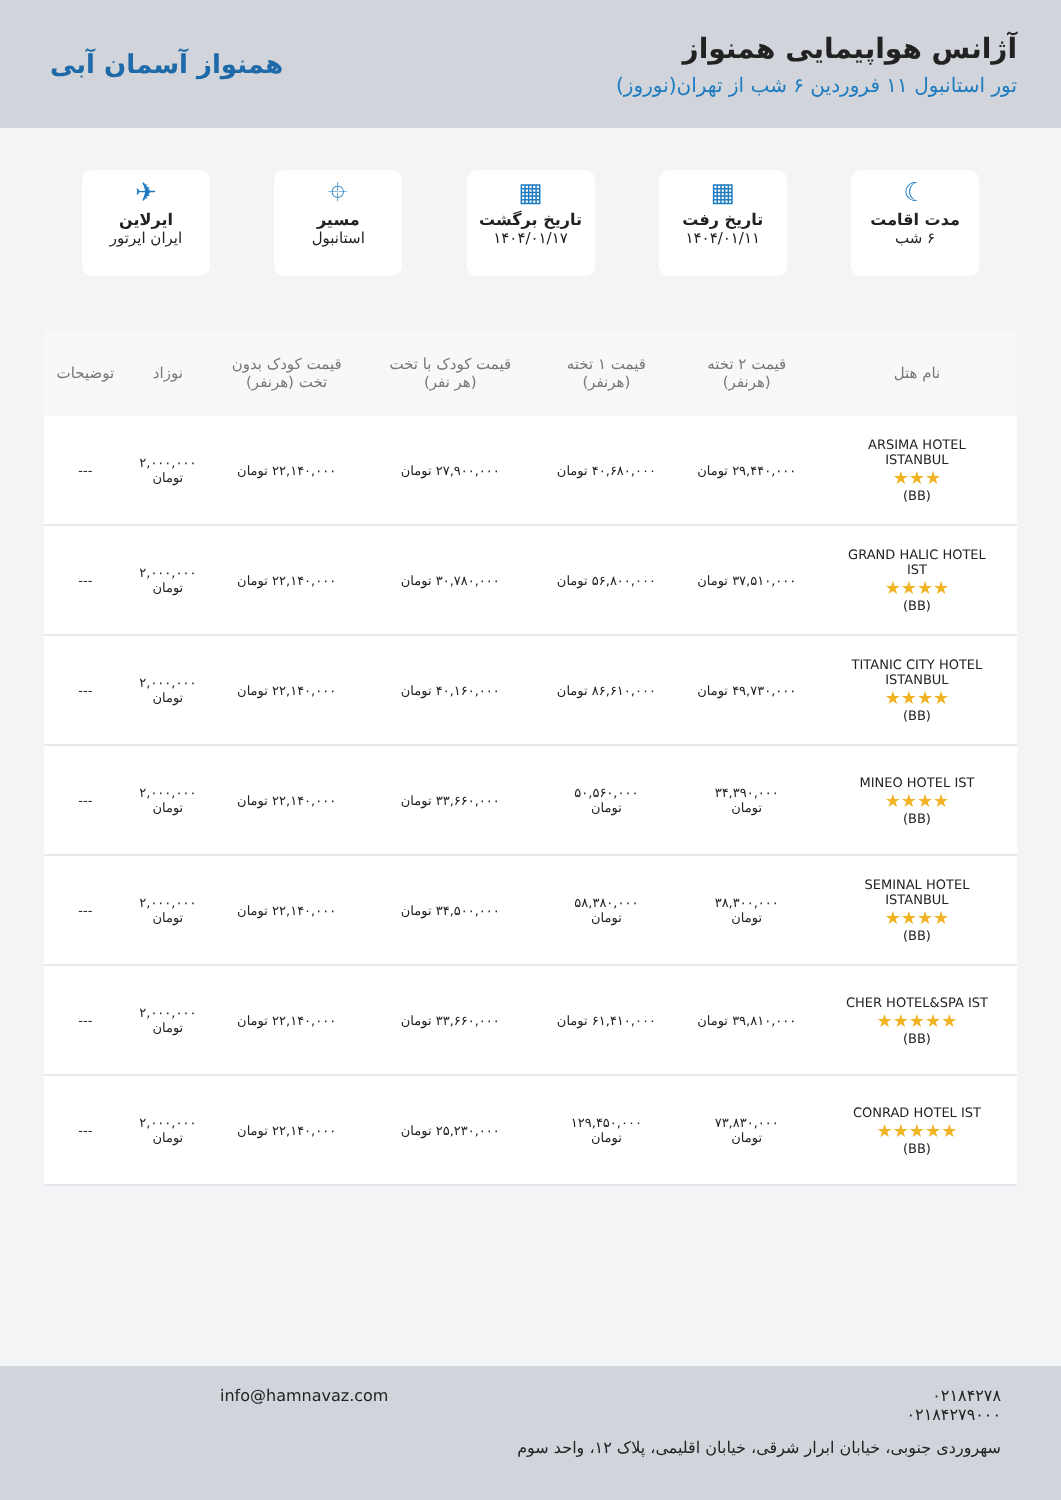آژانس هواپیمایی همنواز
تور استانبول ۱۱ فروردین ۶ شب از تهران(نوروز)
همنواز آسمان آبی
☾
مدت اقامت
۶ شب
▦
تاریخ رفت
۱۴۰۴/۰۱/۱۱
▦
تاریخ برگشت
۱۴۰۴/۰۱/۱۷
⌖
مسیر
استانبول
✈
ایرلاین
ایران ایرتور
| نام هتل | قیمت ۲ تخته (هرنفر) | قیمت ۱ تخته (هرنفر) | قیمت کودک با تخت (هر نفر) | قیمت کودک بدون تخت (هرنفر) | نوزاد | توضیحات |
| --- | --- | --- | --- | --- | --- | --- |
| ARSIMA HOTEL ISTANBUL ★★★ (BB) | ۲۹,۴۴۰,۰۰۰ تومان | ۴۰,۶۸۰,۰۰۰ تومان | ۲۷,۹۰۰,۰۰۰ تومان | ۲۲,۱۴۰,۰۰۰ تومان | ۲,۰۰۰,۰۰۰ تومان | --- |
| GRAND HALIC HOTEL IST ★★★★ (BB) | ۳۷,۵۱۰,۰۰۰ تومان | ۵۶,۸۰۰,۰۰۰ تومان | ۳۰,۷۸۰,۰۰۰ تومان | ۲۲,۱۴۰,۰۰۰ تومان | ۲,۰۰۰,۰۰۰ تومان | --- |
| TITANIC CITY HOTEL ISTANBUL ★★★★ (BB) | ۴۹,۷۳۰,۰۰۰ تومان | ۸۶,۶۱۰,۰۰۰ تومان | ۴۰,۱۶۰,۰۰۰ تومان | ۲۲,۱۴۰,۰۰۰ تومان | ۲,۰۰۰,۰۰۰ تومان | --- |
| MINEO HOTEL IST ★★★★ (BB) | ۳۴,۳۹۰,۰۰۰ تومان | ۵۰,۵۶۰,۰۰۰ تومان | ۳۳,۶۶۰,۰۰۰ تومان | ۲۲,۱۴۰,۰۰۰ تومان | ۲,۰۰۰,۰۰۰ تومان | --- |
| SEMINAL HOTEL ISTANBUL ★★★★ (BB) | ۳۸,۳۰۰,۰۰۰ تومان | ۵۸,۳۸۰,۰۰۰ تومان | ۳۴,۵۰۰,۰۰۰ تومان | ۲۲,۱۴۰,۰۰۰ تومان | ۲,۰۰۰,۰۰۰ تومان | --- |
| CHER HOTEL&SPA IST ★★★★★ (BB) | ۳۹,۸۱۰,۰۰۰ تومان | ۶۱,۴۱۰,۰۰۰ تومان | ۳۳,۶۶۰,۰۰۰ تومان | ۲۲,۱۴۰,۰۰۰ تومان | ۲,۰۰۰,۰۰۰ تومان | --- |
| CONRAD HOTEL IST ★★★★★ (BB) | ۷۳,۸۳۰,۰۰۰ تومان | ۱۲۹,۴۵۰,۰۰۰ تومان | ۲۵,۲۳۰,۰۰۰ تومان | ۲۲,۱۴۰,۰۰۰ تومان | ۲,۰۰۰,۰۰۰ تومان | --- |
۰۲۱۸۴۲۷۸
۰۲۱۸۴۲۷۹۰۰۰
info@hamnavaz.com
سهروردی جنوبی، خیابان ابرار شرقی، خیابان اقلیمی، پلاک ۱۲، واحد سوم